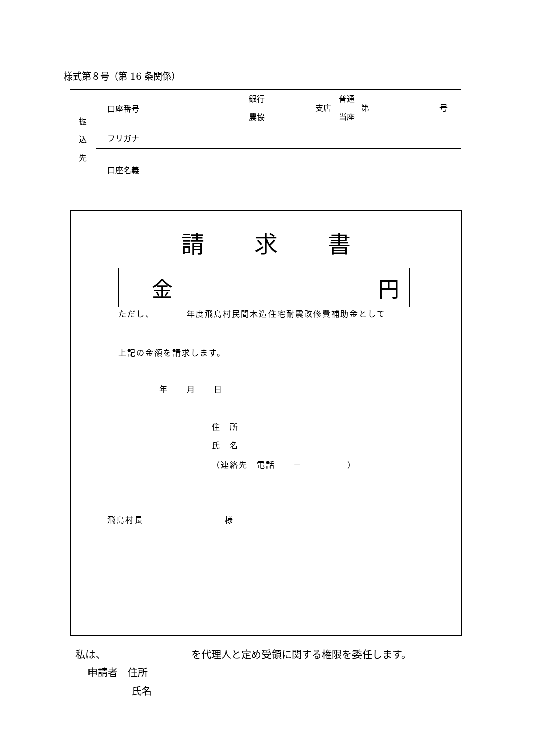様式第８号（第 16 条関係）
| 振 込 先 | 口座番号 | 銀行 農協 支店 普通 当座 第 号 |
| | フリガナ | |
| | 口座名義 | |
請求書
金 円
ただし、　　　　年度飛島村民間木造住宅耐震改修費補助金として
上記の金額を請求します。
年　　月　　日
住　所
氏　名
（連絡先　電話　　－　　　　　）
飛島村長　　　　　　　　　様
私は、　　　　　　　　　を代理人と定め受領に関する権限を委任します。
申請者　住所
氏名